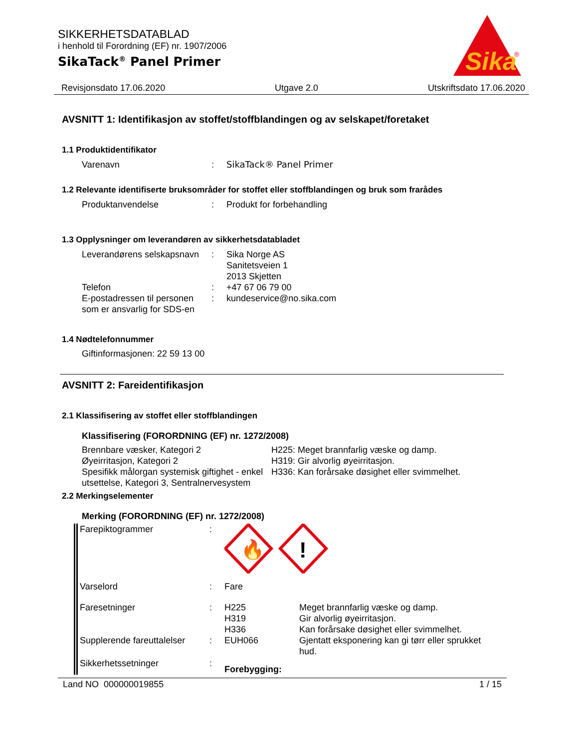Sika
®
SIKKERHETSDATABLAD
i henhold til Forordning (EF) nr. 1907/2006
SikaTack<sup>®</sup> Panel Primer
Revisjonsdato 17.06.2020 Utgave 2.0 Utskriftsdato 17.06.2020
AVSNITT 1: Identifikasjon av stoffet/stoffblandingen og av selskapet/foretaket
1.1 Produktidentifikator
| Varenavn | : | SikaTack® Panel Primer |
1.2 Relevante identifiserte bruksområder for stoffet eller stoffblandingen og bruk som frarådes
| Produktanvendelse | : | Produkt for forbehandling |
1.3 Opplysninger om leverandøren av sikkerhetsdatabladet
| Leverandørens selskapsnavn | : | Sika Norge AS Sanitetsveien 1 2013 Skjetten |
| Telefon | : | +47 67 06 79 00 |
| E-postadressen til personen som er ansvarlig for SDS-en | : | kundeservice@no.sika.com |
1.4 Nødtelefonnummer
Giftinformasjonen: 22 59 13 00
AVSNITT 2: Fareidentifikasjon
2.1 Klassifisering av stoffet eller stoffblandingen
Klassifisering (FORORDNING (EF) nr. 1272/2008)
| Brennbare væsker, Kategori 2 Øyeirritasjon, Kategori 2 Spesifikk målorgan systemisk giftighet - enkel utsettelse, Kategori 3, Sentralner­vesystem | H225: Meget brannfarlig væske og damp. H319: Gir alvorlig øyeirritasjon. H336: Kan forårsake døsighet eller svimmelhet. |
2.2 Merkingselementer
Merking (FORORDNING (EF) nr. 1272/2008)
| Farepiktogrammer | : | 🔥 ! | |
| Varselord | : | Fare | |
| Faresetninger | : | H225 H319 H336 | Meget brannfarlig væske og damp. Gir alvorlig øyeirritasjon. Kan forårsake døsighet eller svimmelhet. |
| Supplerende fareuttalelser | : | EUH066 | Gjentatt eksponering kan gi tørr eller spruk­ket hud. |
| Sikkerhetssetninger | : | Forebygging: | |
Land NO 000000019855 1 / 15